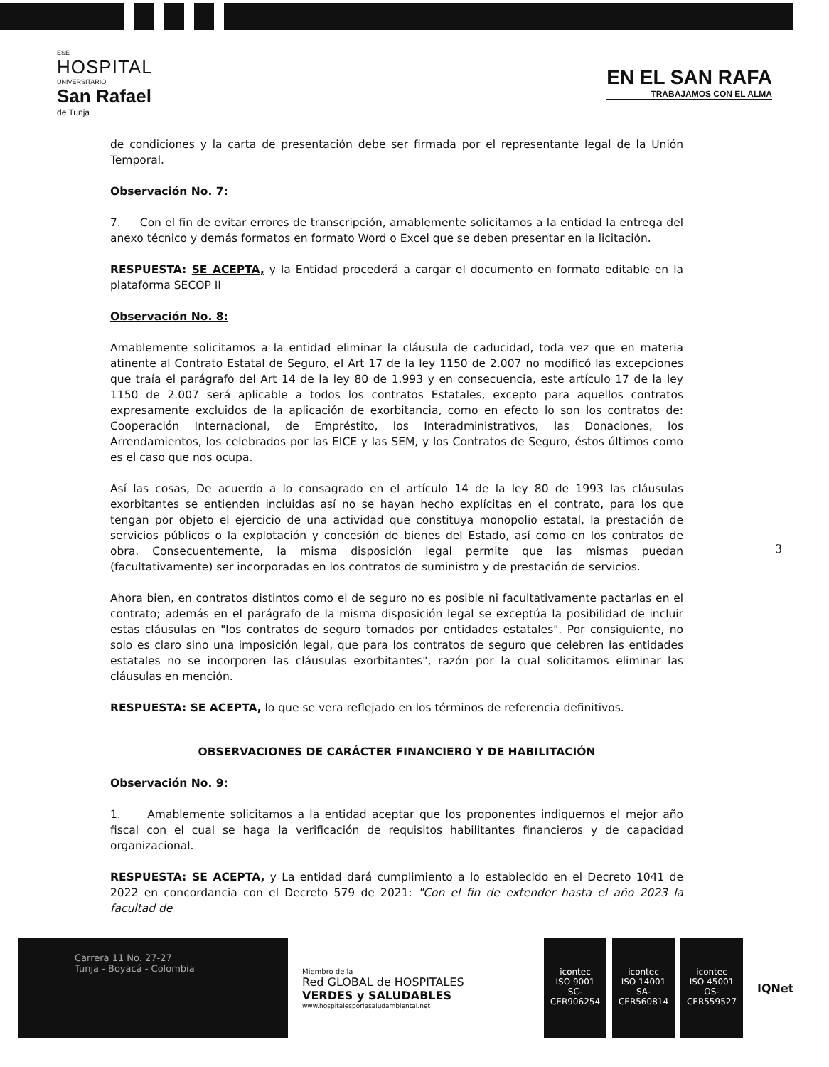ESE
HOSPITAL
UNIVERSITARIO
San Rafael
de Tunja
EN EL SAN RAFA
TRABAJAMOS CON EL ALMA
de condiciones y la carta de presentación debe ser firmada por el representante legal de la Unión Temporal.
Observación No. 7:
7. Con el fin de evitar errores de transcripción, amablemente solicitamos a la entidad la entrega del anexo técnico y demás formatos en formato Word o Excel que se deben presentar en la licitación.
RESPUESTA: SE ACEPTA, y la Entidad procederá a cargar el documento en formato editable en la plataforma SECOP II
Observación No. 8:
Amablemente solicitamos a la entidad eliminar la cláusula de caducidad, toda vez que en materia atinente al Contrato Estatal de Seguro, el Art 17 de la ley 1150 de 2.007 no modificó las excepciones que traía el parágrafo del Art 14 de la ley 80 de 1.993 y en consecuencia, este artículo 17 de la ley 1150 de 2.007 será aplicable a todos los contratos Estatales, excepto para aquellos contratos expresamente excluidos de la aplicación de exorbitancia, como en efecto lo son los contratos de: Cooperación Internacional, de Empréstito, los Interadministrativos, las Donaciones, los Arrendamientos, los celebrados por las EICE y las SEM, y los Contratos de Seguro, éstos últimos como es el caso que nos ocupa.
Así las cosas, De acuerdo a lo consagrado en el artículo 14 de la ley 80 de 1993 las cláusulas exorbitantes se entienden incluidas así no se hayan hecho explícitas en el contrato, para los que tengan por objeto el ejercicio de una actividad que constituya monopolio estatal, la prestación de servicios públicos o la explotación y concesión de bienes del Estado, así como en los contratos de obra. Consecuentemente, la misma disposición legal permite que las mismas puedan (facultativamente) ser incorporadas en los contratos de suministro y de prestación de servicios.
Ahora bien, en contratos distintos como el de seguro no es posible ni facultativamente pactarlas en el contrato; además en el parágrafo de la misma disposición legal se exceptúa la posibilidad de incluir estas cláusulas en "los contratos de seguro tomados por entidades estatales". Por consiguiente, no solo es claro sino una imposición legal, que para los contratos de seguro que celebren las entidades estatales no se incorporen las cláusulas exorbitantes", razón por la cual solicitamos eliminar las cláusulas en mención.
RESPUESTA: SE ACEPTA, lo que se vera reflejado en los términos de referencia definitivos.
OBSERVACIONES DE CARÁCTER FINANCIERO Y DE HABILITACIÓN
Observación No. 9:
1. Amablemente solicitamos a la entidad aceptar que los proponentes indiquemos el mejor año fiscal con el cual se haga la verificación de requisitos habilitantes financieros y de capacidad organizacional.
RESPUESTA: SE ACEPTA, y La entidad dará cumplimiento a lo establecido en el Decreto 1041 de 2022 en concordancia con el Decreto 579 de 2021: "Con el fin de extender hasta el año 2023 la facultad de
3
Carrera 11 No. 27-27
Tunja - Boyacá - Colombia
Miembro de la
Red GLOBAL de HOSPITALES
VERDES y SALUDABLES
www.hospitalesporlasaludambiental.net
icontec
ISO 9001
SC-CER906254
icontec
ISO 14001
SA-CER560814
icontec
ISO 45001
OS-CER559527
IQNet